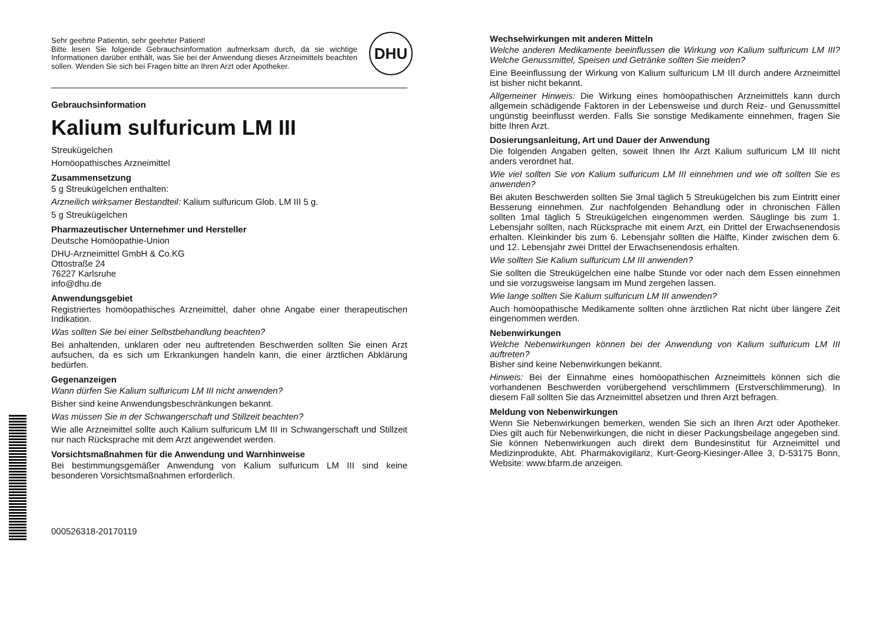DHU
Sehr geehrte Patientin, sehr geehrter Patient!
Bitte lesen Sie folgende Gebrauchsinformation aufmerksam durch, da sie wichtige Informationen darüber enthält, was Sie bei der Anwendung dieses Arzneimittels beachten sollen. Wenden Sie sich bei Fragen bitte an Ihren Arzt oder Apotheker.
Gebrauchsinformation
Kalium sulfuricum LM III
Streukügelchen
Homöopathisches Arzneimittel
Zusammensetzung
5 g Streukügelchen enthalten:
Arzneilich wirksamer Bestandteil: Kalium sulfuricum Glob. LM III 5 g.
5 g Streukügelchen
Pharmazeutischer Unternehmer und Hersteller
Deutsche Homöopathie-Union
DHU-Arzneimittel GmbH & Co.KG
Ottostraße 24
76227 Karlsruhe
info@dhu.de
Anwendungsgebiet
Registriertes homöopathisches Arzneimittel, daher ohne Angabe einer therapeutischen Indikation.
Was sollten Sie bei einer Selbstbehandlung beachten?
Bei anhaltenden, unklaren oder neu auftretenden Beschwerden sollten Sie einen Arzt aufsuchen, da es sich um Erkrankungen handeln kann, die einer ärztlichen Abklärung bedürfen.
Gegenanzeigen
Wann dürfen Sie Kalium sulfuricum LM III nicht anwenden?
Bisher sind keine Anwendungsbeschränkungen bekannt.
Was müssen Sie in der Schwangerschaft und Stillzeit beachten?
Wie alle Arzneimittel sollte auch Kalium sulfuricum LM III in Schwangerschaft und Stillzeit nur nach Rücksprache mit dem Arzt angewendet werden.
Vorsichtsmaßnahmen für die Anwendung und Warnhinweise
Bei bestimmungsgemäßer Anwendung von Kalium sulfuricum LM III sind keine besonderen Vorsichtsmaßnahmen erforderlich.
000526318-20170119
Wechselwirkungen mit anderen Mitteln
Welche anderen Medikamente beeinflussen die Wirkung von Kalium sulfuricum LM III? Welche Genussmittel, Speisen und Getränke sollten Sie meiden?
Eine Beeinflussung der Wirkung von Kalium sulfuricum LM III durch andere Arzneimittel ist bisher nicht bekannt.
Allgemeiner Hinweis: Die Wirkung eines homöopathischen Arzneimittels kann durch allgemein schädigende Faktoren in der Lebensweise und durch Reiz- und Genussmittel ungünstig beeinflusst werden. Falls Sie sonstige Medikamente einnehmen, fragen Sie bitte Ihren Arzt.
Dosierungsanleitung, Art und Dauer der Anwendung
Die folgenden Angaben gelten, soweit Ihnen Ihr Arzt Kalium sulfuricum LM III nicht anders verordnet hat.
Wie viel sollten Sie von Kalium sulfuricum LM III einnehmen und wie oft sollten Sie es anwenden?
Bei akuten Beschwerden sollten Sie 3mal täglich 5 Streukügelchen bis zum Eintritt einer Besserung einnehmen. Zur nachfolgenden Behandlung oder in chronischen Fällen sollten 1mal täglich 5 Streukügelchen eingenommen werden. Säuglinge bis zum 1. Lebensjahr sollten, nach Rücksprache mit einem Arzt, ein Drittel der Erwachsenendosis erhalten. Kleinkinder bis zum 6. Lebensjahr sollten die Hälfte, Kinder zwischen dem 6. und 12. Lebensjahr zwei Drittel der Erwachsenendosis erhalten.
Wie sollten Sie Kalium sulfuricum LM III anwenden?
Sie sollten die Streukügelchen eine halbe Stunde vor oder nach dem Essen einnehmen und sie vorzugsweise langsam im Mund zergehen lassen.
Wie lange sollten Sie Kalium sulfuricum LM III anwenden?
Auch homöopathische Medikamente sollten ohne ärztlichen Rat nicht über längere Zeit eingenommen werden.
Nebenwirkungen
Welche Nebenwirkungen können bei der Anwendung von Kalium sulfuricum LM III auftreten?
Bisher sind keine Nebenwirkungen bekannt.
Hinweis: Bei der Einnahme eines homöopathischen Arzneimittels können sich die vorhandenen Beschwerden vorübergehend verschlimmern (Erstverschlimmerung). In diesem Fall sollten Sie das Arzneimittel absetzen und Ihren Arzt befragen.
Meldung von Nebenwirkungen
Wenn Sie Nebenwirkungen bemerken, wenden Sie sich an Ihren Arzt oder Apotheker. Dies gilt auch für Nebenwirkungen, die nicht in dieser Packungsbeilage angegeben sind. Sie können Nebenwirkungen auch direkt dem Bundesinstitut für Arzneimittel und Medizinprodukte, Abt. Pharmakovigilanz, Kurt-Georg-Kiesinger-Allee 3, D-53175 Bonn, Website: www.bfarm.de anzeigen.